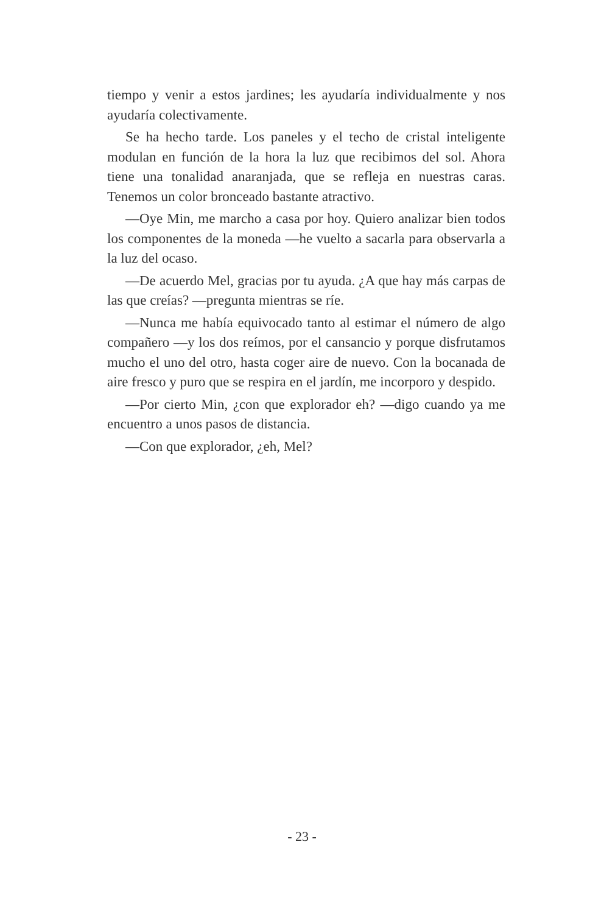tiempo y venir a estos jardines; les ayudaría individualmente y nos ayudaría colectivamente.
Se ha hecho tarde. Los paneles y el techo de cristal inteligente modulan en función de la hora la luz que recibimos del sol. Ahora tiene una tonalidad anaranjada, que se refleja en nuestras caras. Tenemos un color bronceado bastante atractivo.
—Oye Min, me marcho a casa por hoy. Quiero analizar bien todos los componentes de la moneda —he vuelto a sacarla para observarla a la luz del ocaso.
—De acuerdo Mel, gracias por tu ayuda. ¿A que hay más carpas de las que creías? —pregunta mientras se ríe.
—Nunca me había equivocado tanto al estimar el número de algo compañero —y los dos reímos, por el cansancio y porque disfrutamos mucho el uno del otro, hasta coger aire de nuevo. Con la bocanada de aire fresco y puro que se respira en el jardín, me incorporo y despido.
—Por cierto Min, ¿con que explorador eh? —digo cuando ya me encuentro a unos pasos de distancia.
—Con que explorador, ¿eh, Mel?
- 23 -